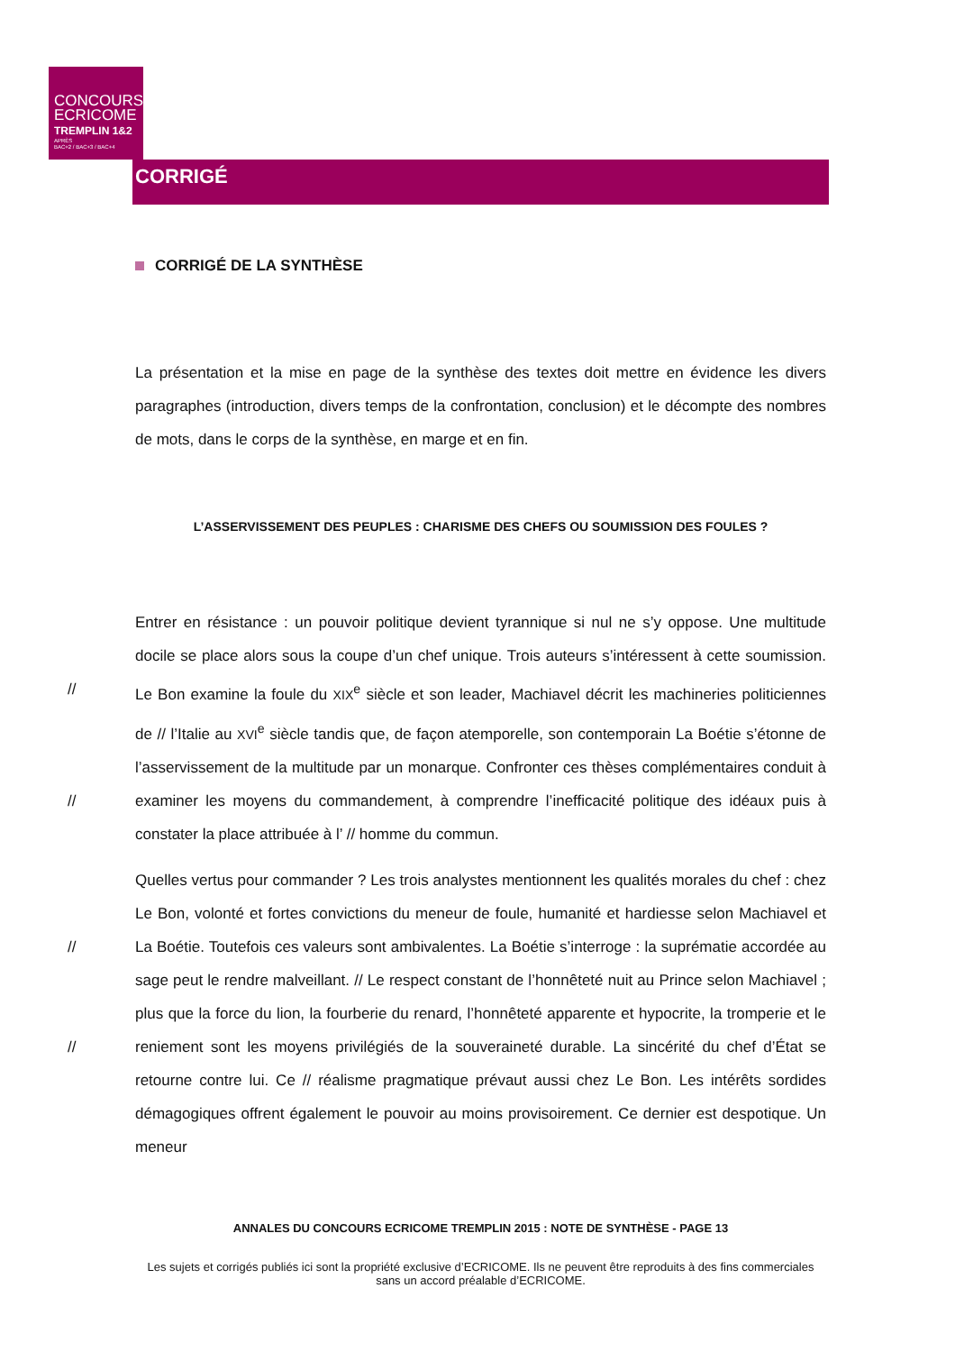CONCOURS
ECRICOME
TREMPLIN 1&2
APRÈS
BAC+2 / BAC+3 / BAC+4
CORRIGÉ
CORRIGÉ DE LA SYNTHÈSE
La présentation et la mise en page de la synthèse des textes doit mettre en évidence les divers paragraphes (introduction, divers temps de la confrontation, conclusion) et le décompte des nombres de mots, dans le corps de la synthèse, en marge et en fin.
L’ASSERVISSEMENT DES PEUPLES : CHARISME DES CHEFS OU SOUMISSION DES FOULES ?
Entrer en résistance : un pouvoir politique devient tyrannique si nul ne s’y oppose. Une multitude docile se place alors sous la coupe d’un chef unique. Trois auteurs s’intéressent à cette soumission. Le Bon examine la foule du XIX<sup>e</sup> siècle et son leader, Machiavel décrit les // machineries politiciennes de // l’Italie au XVI<sup>e</sup> siècle tandis que, de façon atemporelle, son contemporain La Boétie s’étonne de l’asservissement de la multitude par un monarque. Confronter ces thèses complémentaires conduit à examiner les moyens du commandement, // à comprendre l’inefficacité politique des idéaux puis à constater la place attribuée à l’ // homme du commun.
Quelles vertus pour commander ? Les trois analystes mentionnent les qualités morales du chef : chez Le Bon, volonté et fortes convictions du meneur de foule, humanité et hardiesse selon Machiavel et La Boétie. Toutefois ces valeurs sont ambivalentes. La Boétie s’interroge : // la suprématie accordée au sage peut le rendre malveillant. // Le respect constant de l’honnêteté nuit au Prince selon Machiavel ; plus que la force du lion, la fourberie du renard, l’honnêteté apparente et hypocrite, la tromperie et le reniement sont les moyens privilégiés // de la souveraineté durable. La sincérité du chef d’État se retourne contre lui. Ce // réalisme pragmatique prévaut aussi chez Le Bon. Les intérêts sordides démagogiques offrent également le pouvoir au moins provisoirement. Ce dernier est despotique. Un meneur
ANNALES DU CONCOURS ECRICOME TREMPLIN 2015 : NOTE DE SYNTHÈSE - PAGE 13
Les sujets et corrigés publiés ici sont la propriété exclusive d’ECRICOME. Ils ne peuvent être reproduits à des fins commerciales sans un accord préalable d’ECRICOME.